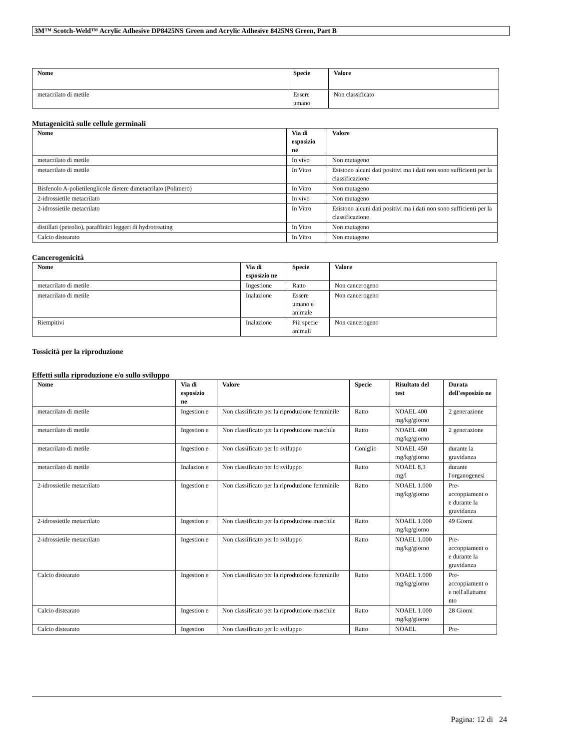3M™ Scotch-Weld™ Acrylic Adhesive DP8425NS Green and Acrylic Adhesive 8425NS Green, Part B
| Nome | Specie | Valore |
| --- | --- | --- |
| metacrilato di metile | Essere umano | Non classificato |
Mutagenicità sulle cellule germinali
| Nome | Via di esposizio ne | Valore |
| --- | --- | --- |
| metacrilato di metile | In vivo | Non mutageno |
| metacrilato di metile | In Vitro | Esistono alcuni dati positivi ma i dati non sono sufficienti per la classificazione |
| Bisfenolo A-polietilenglicole dietere dimetacrilato (Polimero) | In Vitro | Non mutageno |
| 2-idrossietile metacrilato | In vivo | Non mutageno |
| 2-idrossietile metacrilato | In Vitro | Esistono alcuni dati positivi ma i dati non sono sufficienti per la classificazione |
| distillati (petrolio), paraffinici leggeri di hydrotreating | In Vitro | Non mutageno |
| Calcio distearato | In Vitro | Non mutageno |
Cancerogenicità
| Nome | Via di esposizio ne | Specie | Valore |
| --- | --- | --- | --- |
| metacrilato di metile | Ingestione | Ratto | Non cancerogeno |
| metacrilato di metile | Inalazione | Essere umano e animale | Non cancerogeno |
| Riempitivi | Inalazione | Più specie animali | Non cancerogeno |
Tossicità per la riproduzione
Effetti sulla riproduzione e/o sullo sviluppo
| Nome | Via di esposizio ne | Valore | Specie | Risultato del test | Durata dell'esposizio ne |
| --- | --- | --- | --- | --- | --- |
| metacrilato di metile | Ingestion e | Non classificato per la riproduzione femminile | Ratto | NOAEL 400 mg/kg/giorno | 2 generazione |
| metacrilato di metile | Ingestion e | Non classificato per la riproduzione maschile | Ratto | NOAEL 400 mg/kg/giorno | 2 generazione |
| metacrilato di metile | Ingestion e | Non classificato per lo sviluppo | Coniglio | NOAEL 450 mg/kg/giorno | durante la gravidanza |
| metacrilato di metile | Inalazion e | Non classificato per lo sviluppo | Ratto | NOAEL 8,3 mg/l | durante l'organogenesi |
| 2-idrossietile metacrilato | Ingestion e | Non classificato per la riproduzione femminile | Ratto | NOAEL 1.000 mg/kg/giorno | Pre-accoppiament o e durante la gravidanza |
| 2-idrossietile metacrilato | Ingestion e | Non classificato per la riproduzione maschile | Ratto | NOAEL 1.000 mg/kg/giorno | 49 Giorni |
| 2-idrossietile metacrilato | Ingestion e | Non classificato per lo sviluppo | Ratto | NOAEL 1.000 mg/kg/giorno | Pre-accoppiament o e durante la gravidanza |
| Calcio distearato | Ingestion e | Non classificato per la riproduzione femminile | Ratto | NOAEL 1.000 mg/kg/giorno | Pre-accoppiament o e nell'allattame nto |
| Calcio distearato | Ingestion e | Non classificato per la riproduzione maschile | Ratto | NOAEL 1.000 mg/kg/giorno | 28 Giorni |
| Calcio distearato | Ingestion | Non classificato per lo sviluppo | Ratto | NOAEL | Pre- |
Pagina: 12 di 24